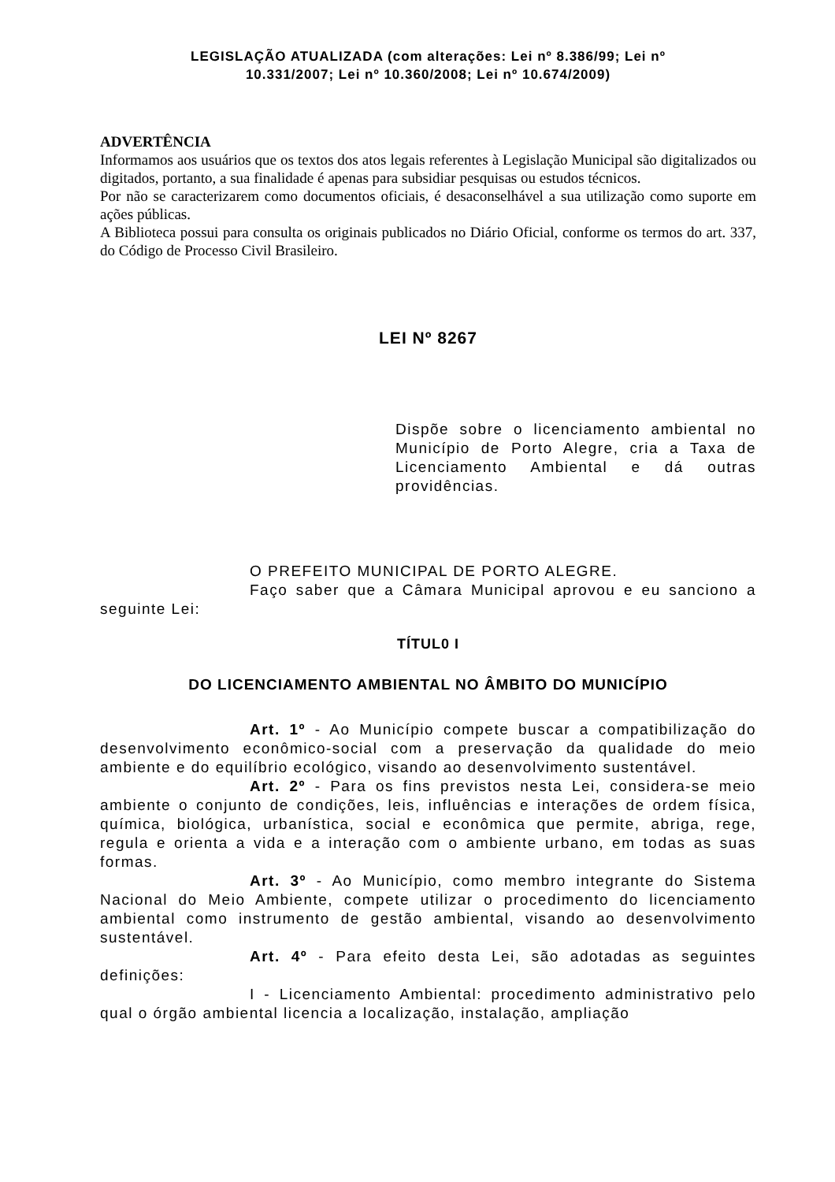LEGISLAÇÃO ATUALIZADA (com alterações: Lei nº 8.386/99; Lei nº
10.331/2007; Lei nº 10.360/2008; Lei nº 10.674/2009)
ADVERTÊNCIA
Informamos aos usuários que os textos dos atos legais referentes à Legislação Municipal são digitalizados ou digitados, portanto, a sua finalidade é apenas para subsidiar pesquisas ou estudos técnicos.
Por não se caracterizarem como documentos oficiais, é desaconselhável a sua utilização como suporte em ações públicas.
A Biblioteca possui para consulta os originais publicados no Diário Oficial, conforme os termos do art. 337, do Código de Processo Civil Brasileiro.
LEI Nº 8267
Dispõe sobre o licenciamento ambiental no Município de Porto Alegre, cria a Taxa de Licenciamento Ambiental e dá outras providências.
O PREFEITO MUNICIPAL DE PORTO ALEGRE.
Faço saber que a Câmara Municipal aprovou e eu sanciono a seguinte Lei:
TÍTUL0 I
DO LICENCIAMENTO AMBIENTAL NO ÂMBITO DO MUNICÍPIO
Art. 1º - Ao Município compete buscar a compatibilização do desenvolvimento econômico-social com a preservação da qualidade do meio ambiente e do equilíbrio ecológico, visando ao desenvolvimento sustentável.
Art. 2º - Para os fins previstos nesta Lei, considera-se meio ambiente o conjunto de condições, leis, influências e interações de ordem física, química, biológica, urbanística, social e econômica que permite, abriga, rege, regula e orienta a vida e a interação com o ambiente urbano, em todas as suas formas.
Art. 3º - Ao Município, como membro integrante do Sistema Nacional do Meio Ambiente, compete utilizar o procedimento do licenciamento ambiental como instrumento de gestão ambiental, visando ao desenvolvimento sustentável.
Art. 4º - Para efeito desta Lei, são adotadas as seguintes definições:
I - Licenciamento Ambiental: procedimento administrativo pelo qual o órgão ambiental licencia a localização, instalação, ampliação